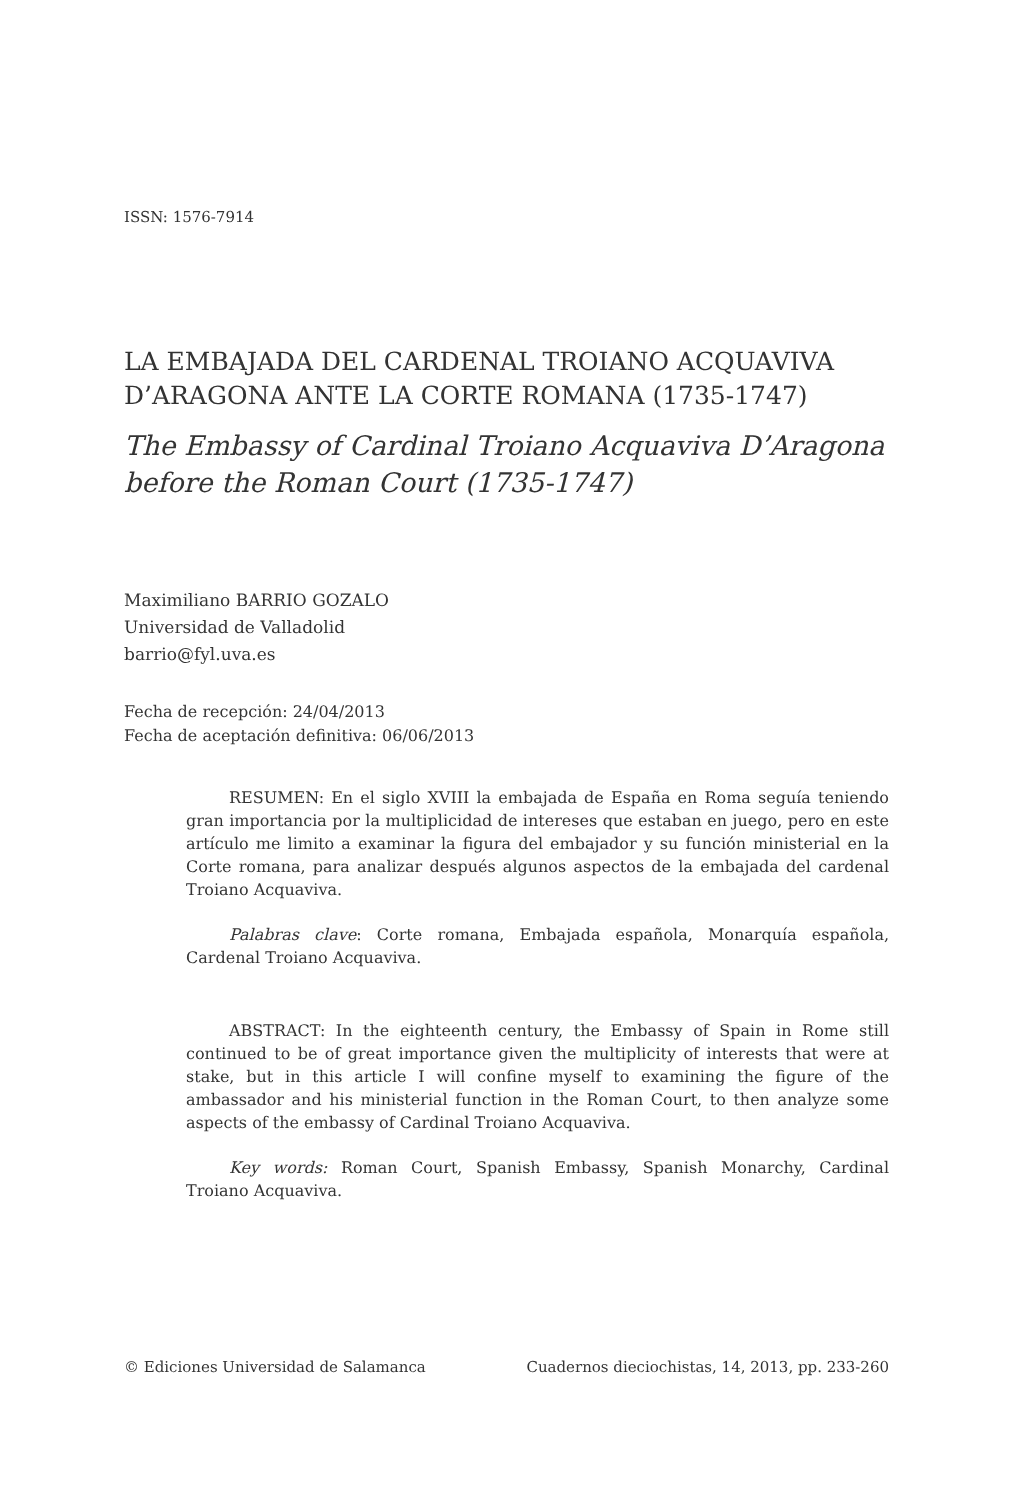ISSN: 1576-7914
LA EMBAJADA DEL CARDENAL TROIANO ACQUAVIVA D’ARAGONA ANTE LA CORTE ROMANA (1735-1747)
The Embassy of Cardinal Troiano Acquaviva D’Aragona before the Roman Court (1735-1747)
Maximiliano BARRIO GOZALO
Universidad de Valladolid
barrio@fyl.uva.es
Fecha de recepción: 24/04/2013
Fecha de aceptación definitiva: 06/06/2013
RESUMEN: En el siglo XVIII la embajada de España en Roma seguía teniendo gran importancia por la multiplicidad de intereses que estaban en juego, pero en este artículo me limito a examinar la figura del embajador y su función ministerial en la Corte romana, para analizar después algunos aspectos de la embajada del cardenal Troiano Acquaviva.
Palabras clave: Corte romana, Embajada española, Monarquía española, Cardenal Troiano Acquaviva.
ABSTRACT: In the eighteenth century, the Embassy of Spain in Rome still continued to be of great importance given the multiplicity of interests that were at stake, but in this article I will confine myself to examining the figure of the ambassador and his ministerial function in the Roman Court, to then analyze some aspects of the embassy of Cardinal Troiano Acquaviva.
Key words: Roman Court, Spanish Embassy, Spanish Monarchy, Cardinal Troiano Acquaviva.
© Ediciones Universidad de Salamanca Cuadernos dieciochistas, 14, 2013, pp. 233-260